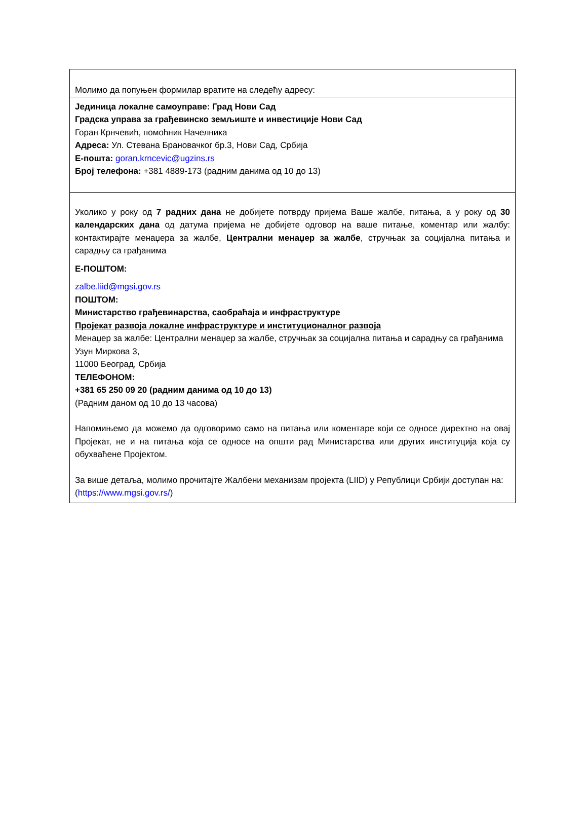| Молимо да попуњен формилар вратите на следећу адресу: |
| Јединица локалне самоуправе: Град Нови Сад Градска управа за грађевинско земљиште и инвестиције Нови Сад Горан Крнчевић, помоћник Начелника Адреса: Ул. Стевана Брановачког бр.3, Нови Сад, Србија Е-пошта: goran.krncevic@ugzins.rs Број телефона: +381 4889-173 (радним данима од 10 до 13) |
| Уколико у року од 7 радних дана не добијете потврду пријема Ваше жалбе, питања, а у року од 30 календарских дана од датума пријема не добијете одговор на ваше питање, коментар или жалбу: контактирајте менаџера за жалбе, Централни менаџер за жалбе , стручњак за социјална питања и сарадњу са грађанима Е-ПОШТОМ: zalbe.liid@mgsi.gov.rs ПОШТОМ: Министарство грађевинарства, саобраћаја и инфраструктуре Пројекат развоја локалне инфраструктуре и институционалног развоја Менаџер за жалбе: Централни менаџер за жалбе, стручњак за социјална питања и сарадњу са грађанима Узун Миркова 3, 11000 Београд, Србија ТЕЛЕФОНОМ: +381 65 250 09 20 (радним данима од 10 до 13) (Радним даном од 10 до 13 часова) Напомињемо да можемо да одговоримо само на питања или коментаре који се односе директно на овај Пројекат, не и на питања која се односе на општи рад Министарства или других институција која су обухваћене Пројектом. За више детаља, молимо прочитајте Жалбени механизам пројекта (LIID) у Републици Србији доступан на: ( https://www.mgsi.gov.rs/ ) |